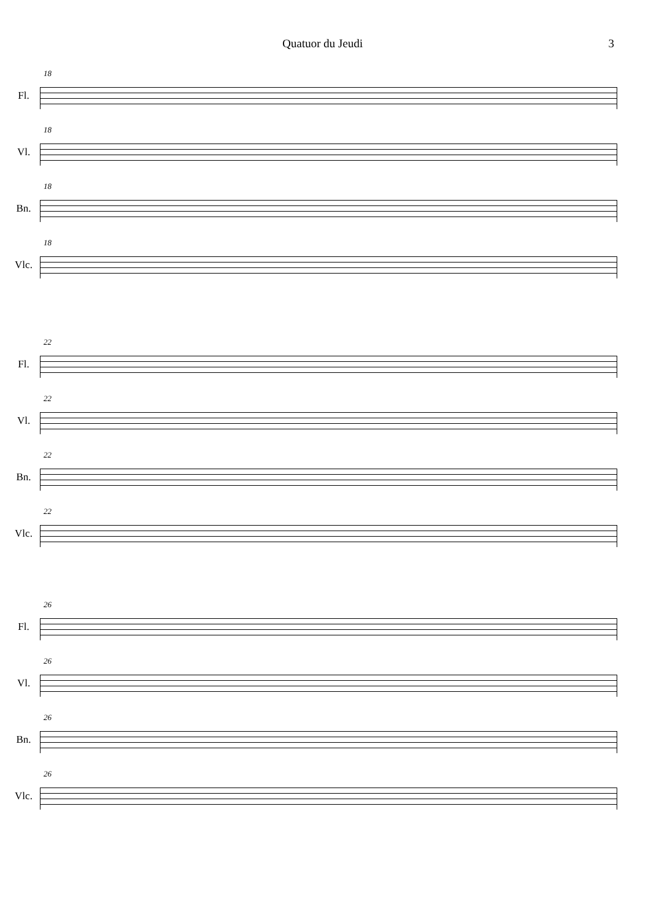Quatuor du Jeudi 3
Fl.
18
Vl.
18
Bn.
18
Vlc.
18
Fl.
22
Vl.
22
Bn.
22
Vlc.
22
Fl.
26
Vl.
26
Bn.
26
Vlc.
26